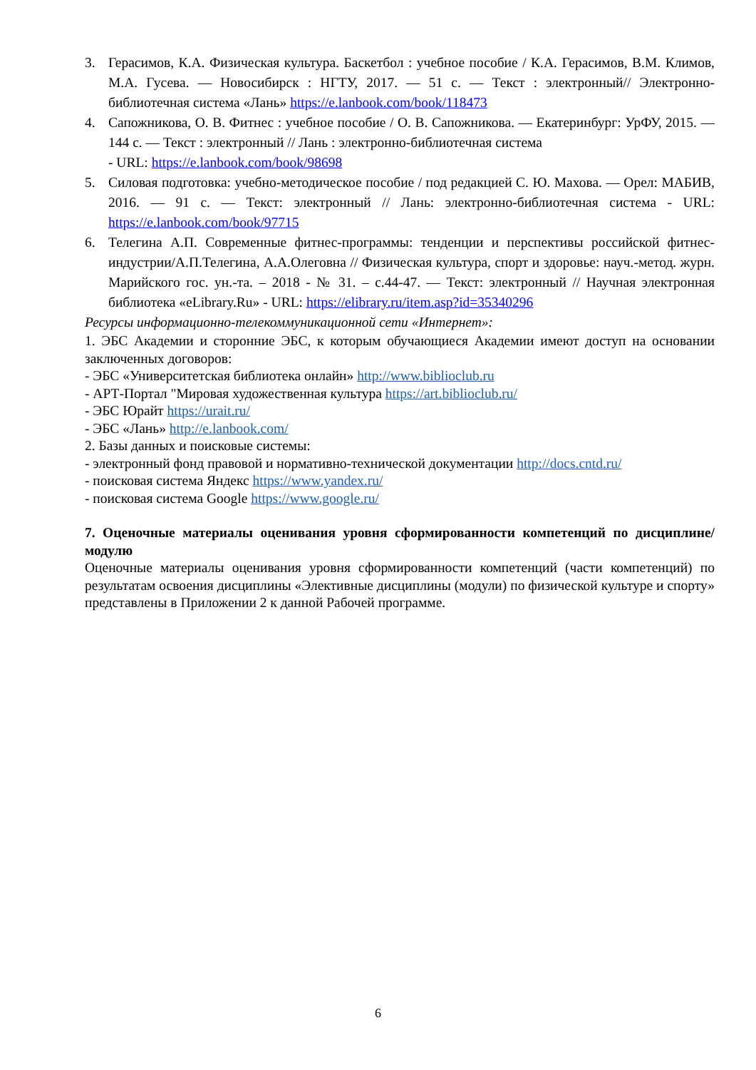3. Герасимов, К.А. Физическая культура. Баскетбол : учебное пособие / К.А. Герасимов, В.М. Климов, М.А. Гусева. — Новосибирск : НГТУ, 2017. — 51 с. — Текст : электронный// Электронно-библиотечная система «Лань» https://e.lanbook.com/book/118473
4. Сапожникова, О. В. Фитнес : учебное пособие / О. В. Сапожникова. — Екатеринбург: УрФУ, 2015. — 144 с. — Текст : электронный // Лань : электронно-библиотечная система
- URL: https://e.lanbook.com/book/98698
5. Силовая подготовка: учебно-методическое пособие / под редакцией С. Ю. Махова. — Орел: МАБИВ, 2016. — 91 с. — Текст: электронный // Лань: электронно-библиотечная система - URL: https://e.lanbook.com/book/97715
6. Телегина А.П. Современные фитнес-программы: тенденции и перспективы российской фитнес-индустрии/А.П.Телегина, А.А.Олеговна // Физическая культура, спорт и здоровье: науч.-метод. журн. Марийского гос. ун.-та. – 2018 - № 31. – с.44-47. — Текст: электронный // Научная электронная библиотека «eLibrary.Ru» - URL: https://elibrary.ru/item.asp?id=35340296
Ресурсы информационно-телекоммуникационной сети «Интернет»:
1. ЭБС Академии и сторонние ЭБС, к которым обучающиеся Академии имеют доступ на основании заключенных договоров:
- ЭБС «Университетская библиотека онлайн» http://www.biblioclub.ru
- АРТ-Портал "Мировая художественная культура https://art.biblioclub.ru/
- ЭБС Юрайт https://urait.ru/
- ЭБС «Лань» http://e.lanbook.com/
2. Базы данных и поисковые системы:
- электронный фонд правовой и нормативно-технической документации http://docs.cntd.ru/
- поисковая система Яндекс https://www.yandex.ru/
- поисковая система Google https://www.google.ru/
7. Оценочные материалы оценивания уровня сформированности компетенций по дисциплине/модулю
Оценочные материалы оценивания уровня сформированности компетенций (части компетенций) по результатам освоения дисциплины «Элективные дисциплины (модули) по физической культуре и спорту» представлены в Приложении 2 к данной Рабочей программе.
6